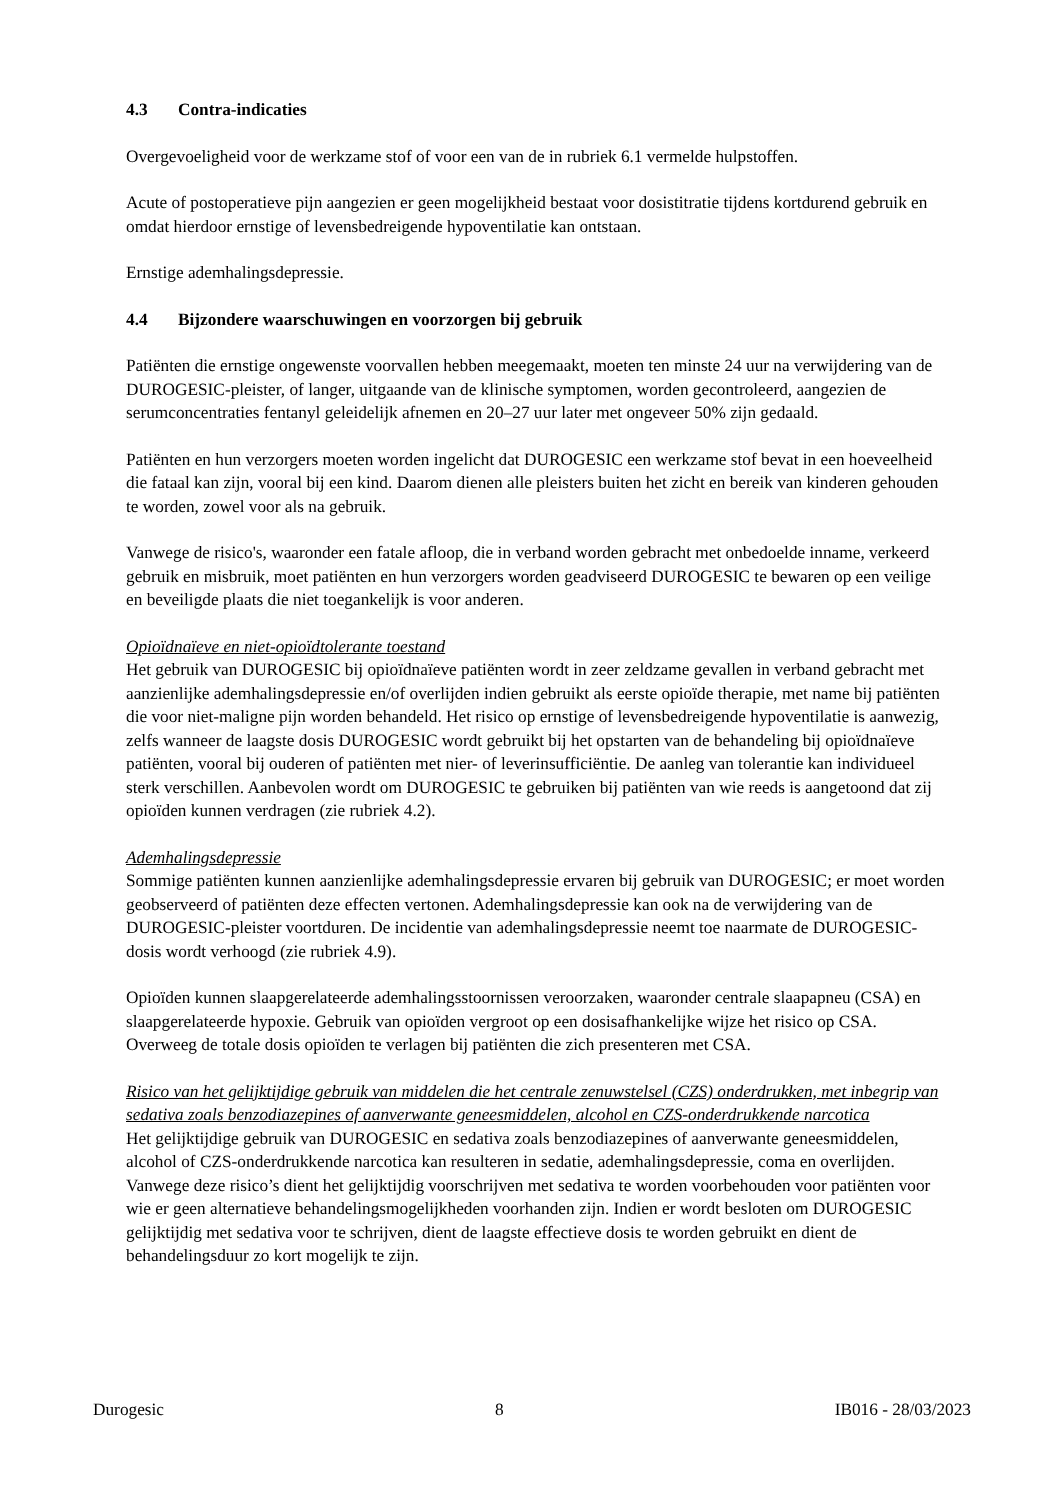4.3 Contra-indicaties
Overgevoeligheid voor de werkzame stof of voor een van de in rubriek 6.1 vermelde hulpstoffen.
Acute of postoperatieve pijn aangezien er geen mogelijkheid bestaat voor dosistitratie tijdens kortdurend gebruik en omdat hierdoor ernstige of levensbedreigende hypoventilatie kan ontstaan.
Ernstige ademhalingsdepressie.
4.4 Bijzondere waarschuwingen en voorzorgen bij gebruik
Patiënten die ernstige ongewenste voorvallen hebben meegemaakt, moeten ten minste 24 uur na verwijdering van de DUROGESIC-pleister, of langer, uitgaande van de klinische symptomen, worden gecontroleerd, aangezien de serumconcentraties fentanyl geleidelijk afnemen en 20–27 uur later met ongeveer 50% zijn gedaald.
Patiënten en hun verzorgers moeten worden ingelicht dat DUROGESIC een werkzame stof bevat in een hoeveelheid die fataal kan zijn, vooral bij een kind. Daarom dienen alle pleisters buiten het zicht en bereik van kinderen gehouden te worden, zowel voor als na gebruik.
Vanwege de risico's, waaronder een fatale afloop, die in verband worden gebracht met onbedoelde inname, verkeerd gebruik en misbruik, moet patiënten en hun verzorgers worden geadviseerd DUROGESIC te bewaren op een veilige en beveiligde plaats die niet toegankelijk is voor anderen.
Opioïdnaïeve en niet-opioïdtolerante toestand
Het gebruik van DUROGESIC bij opioïdnaïeve patiënten wordt in zeer zeldzame gevallen in verband gebracht met aanzienlijke ademhalingsdepressie en/of overlijden indien gebruikt als eerste opioïde therapie, met name bij patiënten die voor niet-maligne pijn worden behandeld. Het risico op ernstige of levensbedreigende hypoventilatie is aanwezig, zelfs wanneer de laagste dosis DUROGESIC wordt gebruikt bij het opstarten van de behandeling bij opioïdnaïeve patiënten, vooral bij ouderen of patiënten met nier- of leverinsufficiëntie. De aanleg van tolerantie kan individueel sterk verschillen. Aanbevolen wordt om DUROGESIC te gebruiken bij patiënten van wie reeds is aangetoond dat zij opioïden kunnen verdragen (zie rubriek 4.2).
Ademhalingsdepressie
Sommige patiënten kunnen aanzienlijke ademhalingsdepressie ervaren bij gebruik van DUROGESIC; er moet worden geobserveerd of patiënten deze effecten vertonen. Ademhalingsdepressie kan ook na de verwijdering van de DUROGESIC-pleister voortduren. De incidentie van ademhalingsdepressie neemt toe naarmate de DUROGESIC-dosis wordt verhoogd (zie rubriek 4.9).
Opioïden kunnen slaapgerelateerde ademhalingsstoornissen veroorzaken, waaronder centrale slaapapneu (CSA) en slaapgerelateerde hypoxie. Gebruik van opioïden vergroot op een dosisafhankelijke wijze het risico op CSA. Overweeg de totale dosis opioïden te verlagen bij patiënten die zich presenteren met CSA.
Risico van het gelijktijdige gebruik van middelen die het centrale zenuwstelsel (CZS) onderdrukken, met inbegrip van sedativa zoals benzodiazepines of aanverwante geneesmiddelen, alcohol en CZS-onderdrukkende narcotica
Het gelijktijdige gebruik van DUROGESIC en sedativa zoals benzodiazepines of aanverwante geneesmiddelen, alcohol of CZS-onderdrukkende narcotica kan resulteren in sedatie, ademhalingsdepressie, coma en overlijden. Vanwege deze risico’s dient het gelijktijdig voorschrijven met sedativa te worden voorbehouden voor patiënten voor wie er geen alternatieve behandelingsmogelijkheden voorhanden zijn. Indien er wordt besloten om DUROGESIC gelijktijdig met sedativa voor te schrijven, dient de laagste effectieve dosis te worden gebruikt en dient de behandelingsduur zo kort mogelijk te zijn.
Durogesic 8 IB016 - 28/03/2023